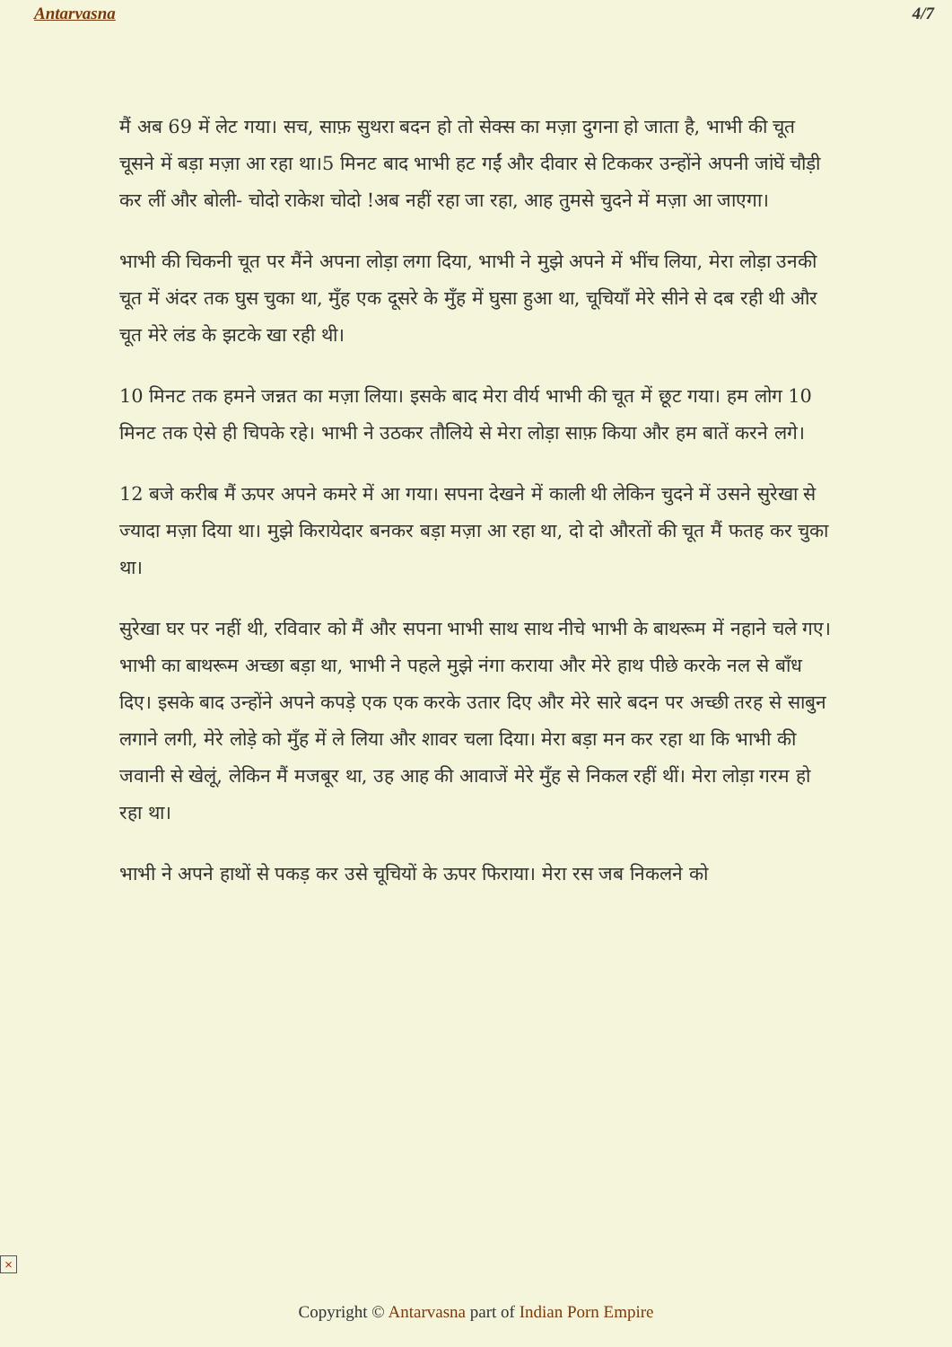Antarvasna 4/7
मैं अब 69 में लेट गया। सच, साफ़ सुथरा बदन हो तो सेक्स का मज़ा दुगना हो जाता है, भाभी की चूत चूसने में बड़ा मज़ा आ रहा था।5 मिनट बाद भाभी हट गईं और दीवार से टिककर उन्होंने अपनी जांघें चौड़ी कर लीं और बोली- चोदो राकेश चोदो !अब नहीं रहा जा रहा, आह तुमसे चुदने में मज़ा आ जाएगा।
भाभी की चिकनी चूत पर मैंने अपना लोड़ा लगा दिया, भाभी ने मुझे अपने में भींच लिया, मेरा लोड़ा उनकी चूत में अंदर तक घुस चुका था, मुँह एक दूसरे के मुँह में घुसा हुआ था, चूचियाँ मेरे सीने से दब रही थी और चूत मेरे लंड के झटके खा रही थी।
10 मिनट तक हमने जन्नत का मज़ा लिया। इसके बाद मेरा वीर्य भाभी की चूत में छूट गया। हम लोग 10 मिनट तक ऐसे ही चिपके रहे। भाभी ने उठकर तौलिये से मेरा लोड़ा साफ़ किया और हम बातें करने लगे।
12 बजे करीब मैं ऊपर अपने कमरे में आ गया। सपना देखने में काली थी लेकिन चुदने में उसने सुरेखा से ज्यादा मज़ा दिया था। मुझे किरायेदार बनकर बड़ा मज़ा आ रहा था, दो दो औरतों की चूत मैं फतह कर चुका था।
सुरेखा घर पर नहीं थी, रविवार को मैं और सपना भाभी साथ साथ नीचे भाभी के बाथरूम में नहाने चले गए। भाभी का बाथरूम अच्छा बड़ा था, भाभी ने पहले मुझे नंगा कराया और मेरे हाथ पीछे करके नल से बाँध दिए। इसके बाद उन्होंने अपने कपड़े एक एक करके उतार दिए और मेरे सारे बदन पर अच्छी तरह से साबुन लगाने लगी, मेरे लोड़े को मुँह में ले लिया और शावर चला दिया। मेरा बड़ा मन कर रहा था कि भाभी की जवानी से खेलूं, लेकिन मैं मजबूर था, उह आह की आवाजें मेरे मुँह से निकल रहीं थीं। मेरा लोड़ा गरम हो रहा था।
भाभी ने अपने हाथों से पकड़ कर उसे चूचियों के ऊपर फिराया। मेरा रस जब निकलने को
×
Copyright © Antarvasna part of Indian Porn Empire